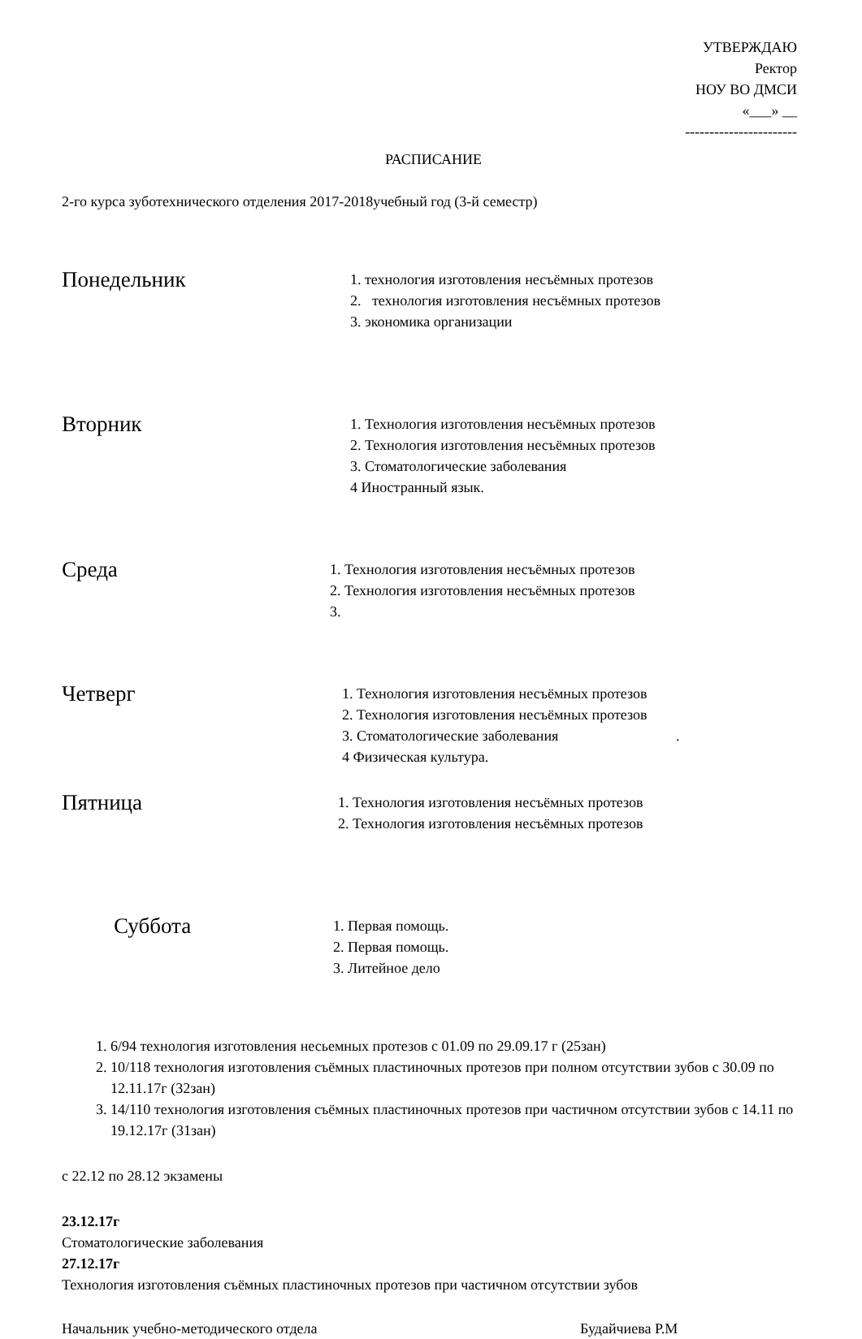УТВЕРЖДАЮ
Ректор
НОУ ВО ДМСИ
«___» __
-----------------------
РАСПИСАНИЕ
2-го курса зуботехнического отделения 2017-2018учебный год (3-й семестр)
Понедельник
1. технология изготовления несъёмных протезов
2. технология изготовления несъёмных протезов
3. экономика организации
Вторник
1. Технология изготовления несъёмных протезов
2. Технология изготовления несъёмных протезов
3. Стоматологические заболевания
4 Иностранный язык.
Среда
1. Технология изготовления несъёмных протезов
2. Технология изготовления несъёмных протезов
3.
Четверг
1. Технология изготовления несъёмных протезов
2. Технология изготовления несъёмных протезов
3. Стоматологические заболевания .
4 Физическая культура.
Пятница
1. Технология изготовления несъёмных протезов
2. Технология изготовления несъёмных протезов
Суббота
1. Первая помощь.
2. Первая помощь.
3. Литейное дело
1. 6/94 технология изготовления несьемных протезов с 01.09 по 29.09.17 г (25зан)
2. 10/118 технология изготовления съёмных пластиночных протезов при полном отсутствии зубов с 30.09 по 12.11.17г (32зан)
3. 14/110 технология изготовления съёмных пластиночных протезов при частичном отсутствии зубов с 14.11 по 19.12.17г (31зан)
с 22.12 по 28.12 экзамены
23.12.17г
Стоматологические заболевания
27.12.17г
Технология изготовления съёмных пластиночных протезов при частичном отсутствии зубов
Начальник учебно-методического отдела Будайчиева Р.М